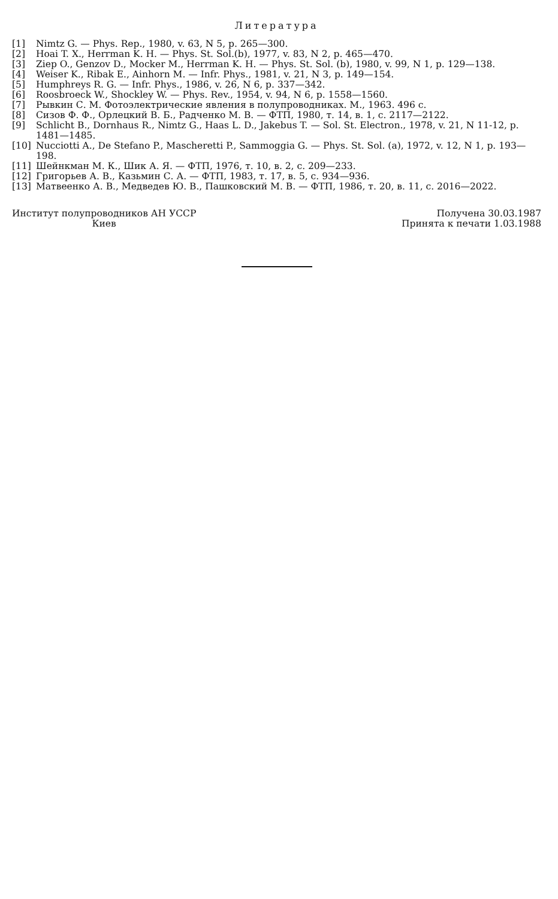Литература
[1] Nimtz G. — Phys. Rep., 1980, v. 63, N 5, p. 265—300.
[2] Hoai T. X., Herrman K. H. — Phys. St. Sol.(b), 1977, v. 83, N 2, p. 465—470.
[3] Ziep O., Genzov D., Mocker M., Herrman K. H. — Phys. St. Sol. (b), 1980, v. 99, N 1, p. 129—138.
[4] Weiser K., Ribak E., Ainhorn M. — Infr. Phys., 1981, v. 21, N 3, p. 149—154.
[5] Humphreys R. G. — Infr. Phys., 1986, v. 26, N 6, p. 337—342.
[6] Roosbroeck W., Shockley W. — Phys. Rev., 1954, v. 94, N 6, p. 1558—1560.
[7] Рывкин С. М. Фотоэлектрические явления в полупроводниках. М., 1963. 496 с.
[8] Сизов Ф. Ф., Орлецкий В. Б., Радченко М. В. — ФТП, 1980, т. 14, в. 1, с. 2117—2122.
[9] Schlicht B., Dornhaus R., Nimtz G., Haas L. D., Jakebus T. — Sol. St. Electron., 1978, v. 21, N 11-12, p. 1481—1485.
[10] Nucciotti A., De Stefano P., Mascheretti P., Sammoggia G. — Phys. St. Sol. (a), 1972, v. 12, N 1, p. 193—198.
[11] Шейнкман М. К., Шик А. Я. — ФТП, 1976, т. 10, в. 2, с. 209—233.
[12] Григорьев А. В., Казьмин С. А. — ФТП, 1983, т. 17, в. 5, с. 934—936.
[13] Матвеенко А. В., Медведев Ю. В., Пашковский М. В. — ФТП, 1986, т. 20, в. 11, с. 2016—2022.
Институт полупроводников АН УССР
Киев
Получена 30.03.1987
Принята к печати 1.03.1988